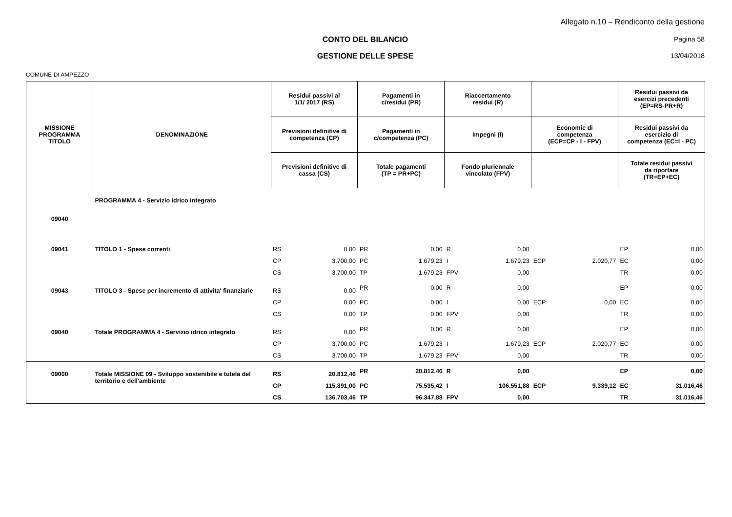Allegato n.10 – Rendiconto della gestione
CONTO DEL BILANCIO Pagina 58
GESTIONE DELLE SPESE 13/04/2018
COMUNE DI AMPEZZO
| MISSIONE PROGRAMMA TITOLO | DENOMINAZIONE | Residui passivi al 1/1/ 2017 (RS) | | Pagamenti in c/residui (PR) | | Riaccertamento residui (R) | | | | Residui passivi da esercizi precedenti (EP=RS-PR+R) | |
| --- | --- | --- | --- | --- | --- | --- | --- | --- | --- | --- | --- |
| | | Previsioni definitive di competenza (CP) | | Pagamenti in c/competenza (PC) | | Impegni (I) | | Economie di competenza (ECP=CP - I - FPV) | | Residui passivi da esercizio di competenza (EC=I - PC) | |
| | | Previsioni definitive di cassa (CS) | | Totale pagamenti (TP = PR+PC) | | Fondo pluriennale vincolato (FPV) | | | | Totale residui passivi da riportare (TR=EP+EC) | |
| 09040 | PROGRAMMA 4 - Servizio idrico integrato | | | | | | | | | | |
| 09041 | TITOLO 1 - Spese correnti | RS | 0,00 | PR | 0,00 | R | 0,00 | | | EP | 0,00 |
| | | CP | 3.700,00 | PC | 1.679,23 | I | 1.679,23 | ECP | 2.020,77 | EC | 0,00 |
| | | CS | 3.700,00 | TP | 1.679,23 | FPV | 0,00 | | | TR | 0,00 |
| 09043 | TITOLO 3 - Spese per incremento di attivita' finanziarie | RS | 0,00 | PR | 0,00 | R | 0,00 | | | EP | 0,00 |
| | | CP | 0,00 | PC | 0,00 | I | 0,00 | ECP | 0,00 | EC | 0,00 |
| | | CS | 0,00 | TP | 0,00 | FPV | 0,00 | | | TR | 0,00 |
| 09040 | Totale PROGRAMMA 4 - Servizio idrico integrato | RS | 0,00 | PR | 0,00 | R | 0,00 | | | EP | 0,00 |
| | | CP | 3.700,00 | PC | 1.679,23 | I | 1.679,23 | ECP | 2.020,77 | EC | 0,00 |
| | | CS | 3.700,00 | TP | 1.679,23 | FPV | 0,00 | | | TR | 0,00 |
| 09000 | Totale MISSIONE 09 - Sviluppo sostenibile e tutela del territorio e dell'ambiente | RS | 20.812,46 | PR | 20.812,46 | R | 0,00 | | | EP | 0,00 |
| | | CP | 115.891,00 | PC | 75.535,42 | I | 106.551,88 | ECP | 9.339,12 | EC | 31.016,46 |
| | | CS | 136.703,46 | TP | 96.347,88 | FPV | 0,00 | | | TR | 31.016,46 |